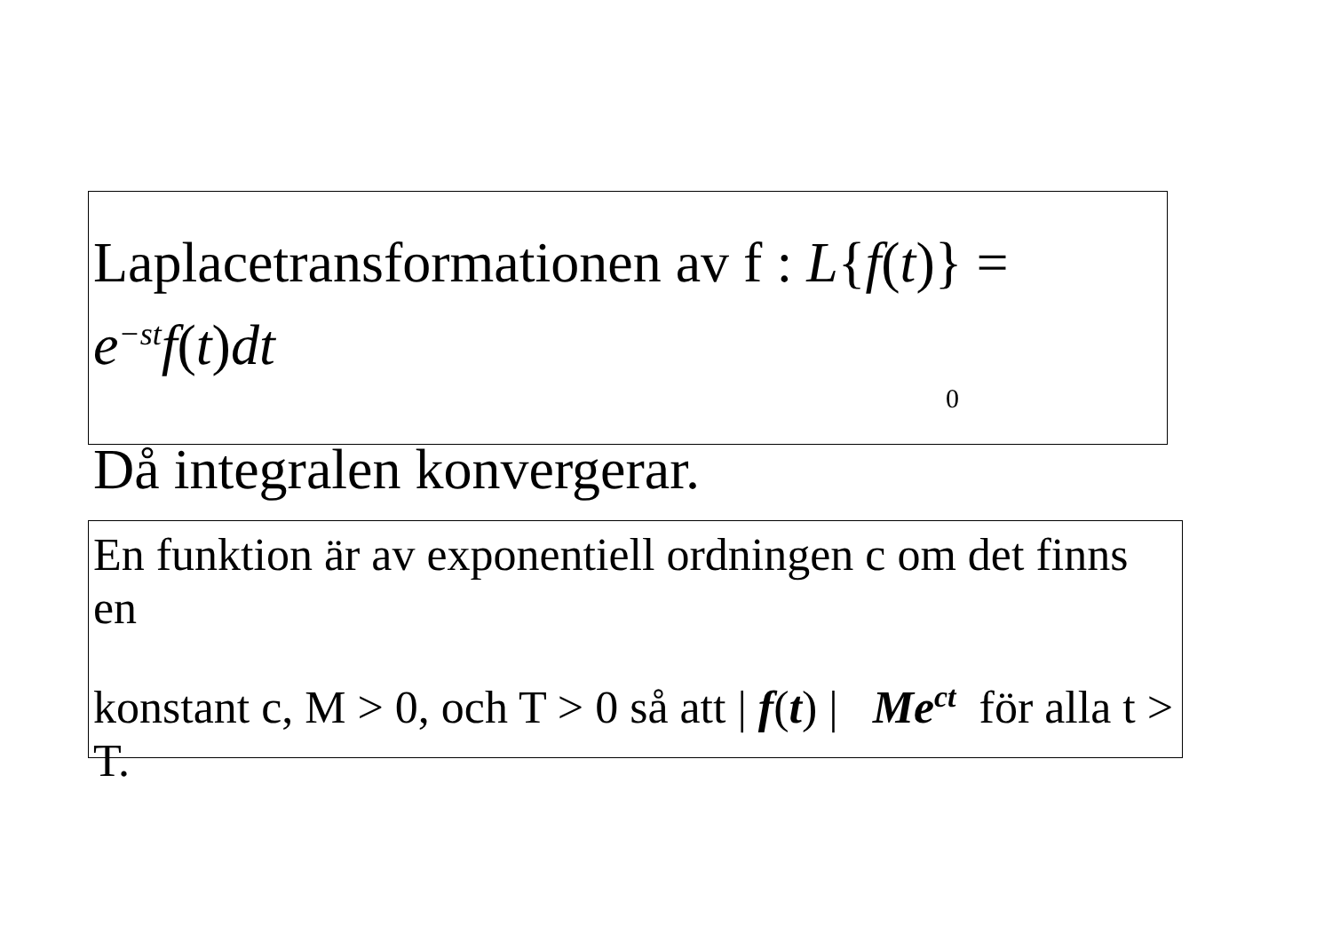Laplacetransformationen av f : L{f(t)} = e<sup>−st</sup>f(t)dt
0
Då integralen konvergerar.
En funktion är av exponentiell ordningen c om det finns en
konstant c, M > 0, och T > 0 så att | f(t) | Me<sup>ct</sup> för alla t > T.